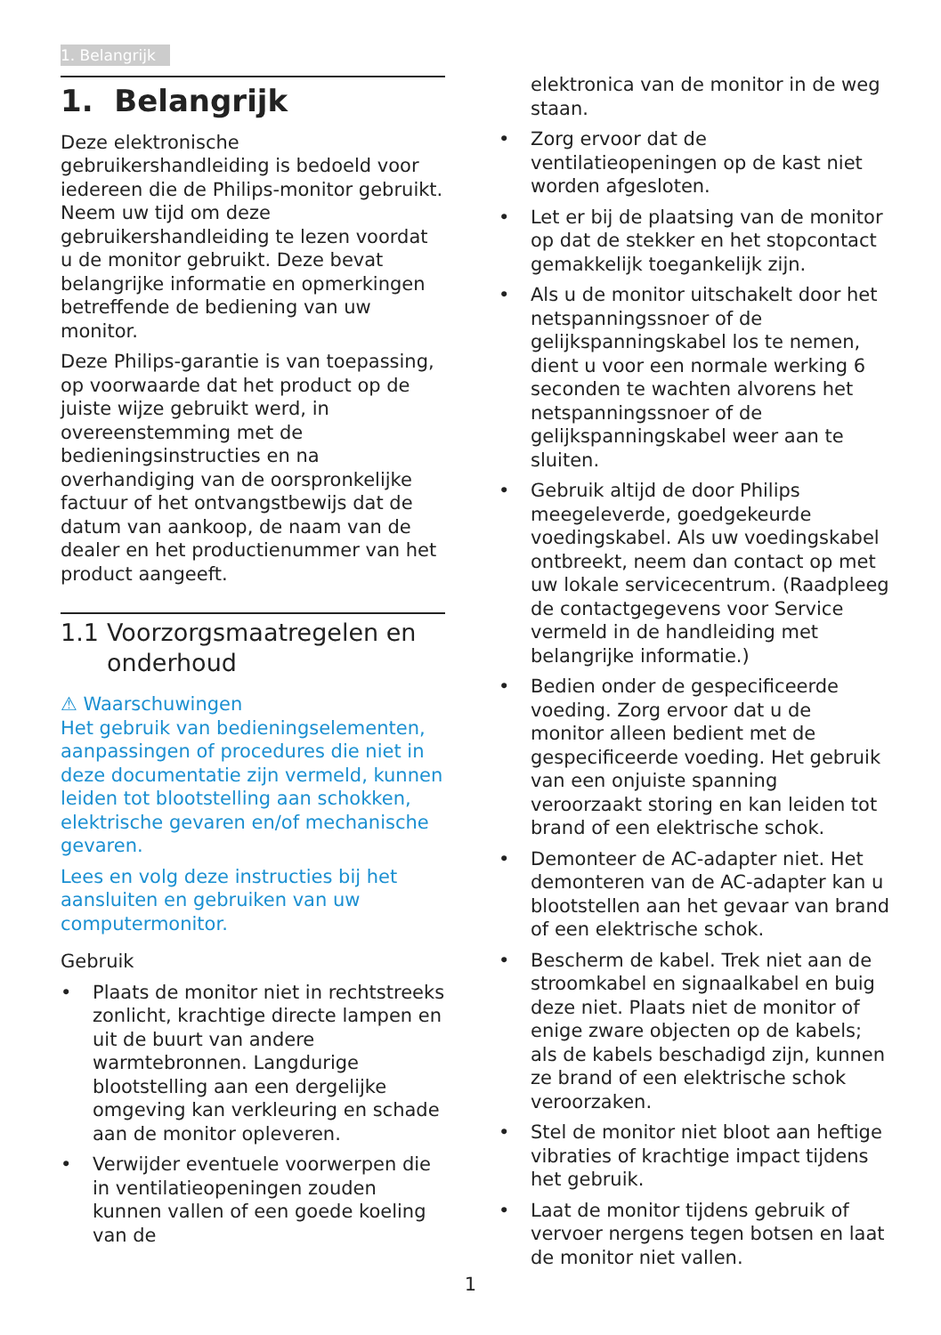1. Belangrijk
1. Belangrijk
Deze elektronische gebruikershandleiding is bedoeld voor iedereen die de Philips-monitor gebruikt. Neem uw tijd om deze gebruikershandleiding te lezen voordat u de monitor gebruikt. Deze bevat belangrijke informatie en opmerkingen betreffende de bediening van uw monitor.
Deze Philips-garantie is van toepassing, op voorwaarde dat het product op de juiste wijze gebruikt werd, in overeenstemming met de bedieningsinstructies en na overhandiging van de oorspronkelijke factuur of het ontvangstbewijs dat de datum van aankoop, de naam van de dealer en het productienummer van het product aangeeft.
1.1 Voorzorgsmaatregelen en onderhoud
⚠ Waarschuwingen
Het gebruik van bedieningselementen, aanpassingen of procedures die niet in deze documentatie zijn vermeld, kunnen leiden tot blootstelling aan schokken, elektrische gevaren en/of mechanische gevaren.
Lees en volg deze instructies bij het aansluiten en gebruiken van uw computermonitor.
Gebruik
• Plaats de monitor niet in rechtstreeks zonlicht, krachtige directe lampen en uit de buurt van andere warmtebronnen. Langdurige blootstelling aan een dergelijke omgeving kan verkleuring en schade aan de monitor opleveren.
• Verwijder eventuele voorwerpen die in ventilatieopeningen zouden kunnen vallen of een goede koeling van de
elektronica van de monitor in de weg staan.
• Zorg ervoor dat de ventilatieopeningen op de kast niet worden afgesloten.
• Let er bij de plaatsing van de monitor op dat de stekker en het stopcontact gemakkelijk toegankelijk zijn.
• Als u de monitor uitschakelt door het netspanningssnoer of de gelijkspanningskabel los te nemen, dient u voor een normale werking 6 seconden te wachten alvorens het netspanningssnoer of de gelijkspanningskabel weer aan te sluiten.
• Gebruik altijd de door Philips meegeleverde, goedgekeurde voedingskabel. Als uw voedingskabel ontbreekt, neem dan contact op met uw lokale servicecentrum. (Raadpleeg de contactgegevens voor Service vermeld in de handleiding met belangrijke informatie.)
• Bedien onder de gespecificeerde voeding. Zorg ervoor dat u de monitor alleen bedient met de gespecificeerde voeding. Het gebruik van een onjuiste spanning veroorzaakt storing en kan leiden tot brand of een elektrische schok.
• Demonteer de AC-adapter niet. Het demonteren van de AC-adapter kan u blootstellen aan het gevaar van brand of een elektrische schok.
• Bescherm de kabel. Trek niet aan de stroomkabel en signaalkabel en buig deze niet. Plaats niet de monitor of enige zware objecten op de kabels; als de kabels beschadigd zijn, kunnen ze brand of een elektrische schok veroorzaken.
• Stel de monitor niet bloot aan heftige vibraties of krachtige impact tijdens het gebruik.
• Laat de monitor tijdens gebruik of vervoer nergens tegen botsen en laat de monitor niet vallen.
1